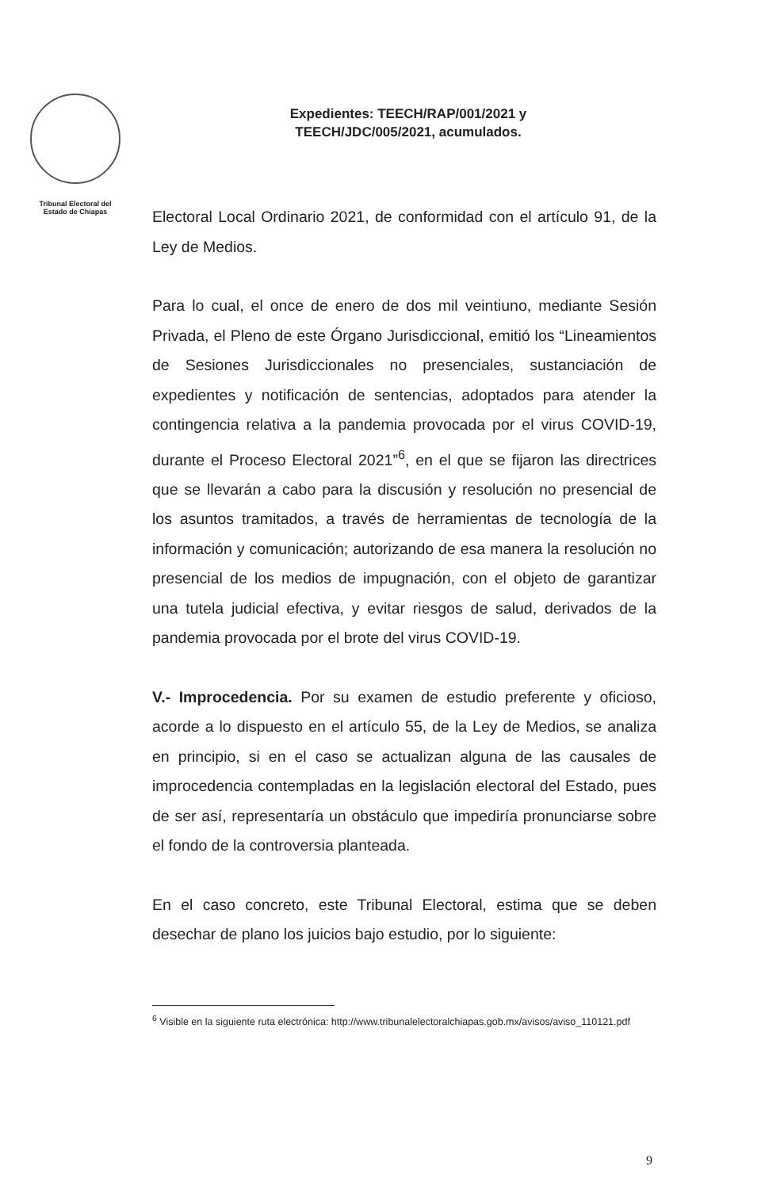Tribunal Electoral del
Estado de Chiapas
Expedientes: TEECH/RAP/001/2021 y
TEECH/JDC/005/2021, acumulados.
Electoral Local Ordinario 2021, de conformidad con el artículo 91, de la Ley de Medios.
Para lo cual, el once de enero de dos mil veintiuno, mediante Sesión Privada, el Pleno de este Órgano Jurisdiccional, emitió los “Lineamientos de Sesiones Jurisdiccionales no presenciales, sustanciación de expedientes y notificación de sentencias, adoptados para atender la contingencia relativa a la pandemia provocada por el virus COVID-19, durante el Proceso Electoral 2021”<sup>6</sup>, en el que se fijaron las directrices que se llevarán a cabo para la discusión y resolución no presencial de los asuntos tramitados, a través de herramientas de tecnología de la información y comunicación; autorizando de esa manera la resolución no presencial de los medios de impugnación, con el objeto de garantizar una tutela judicial efectiva, y evitar riesgos de salud, derivados de la pandemia provocada por el brote del virus COVID-19.
V.- Improcedencia. Por su examen de estudio preferente y oficioso, acorde a lo dispuesto en el artículo 55, de la Ley de Medios, se analiza en principio, si en el caso se actualizan alguna de las causales de improcedencia contempladas en la legislación electoral del Estado, pues de ser así, representaría un obstáculo que impediría pronunciarse sobre el fondo de la controversia planteada.
En el caso concreto, este Tribunal Electoral, estima que se deben desechar de plano los juicios bajo estudio, por lo siguiente:
<sup>6</sup> Visible en la siguiente ruta electrónica: http://www.tribunalelectoralchiapas.gob.mx/avisos/aviso_110121.pdf
9